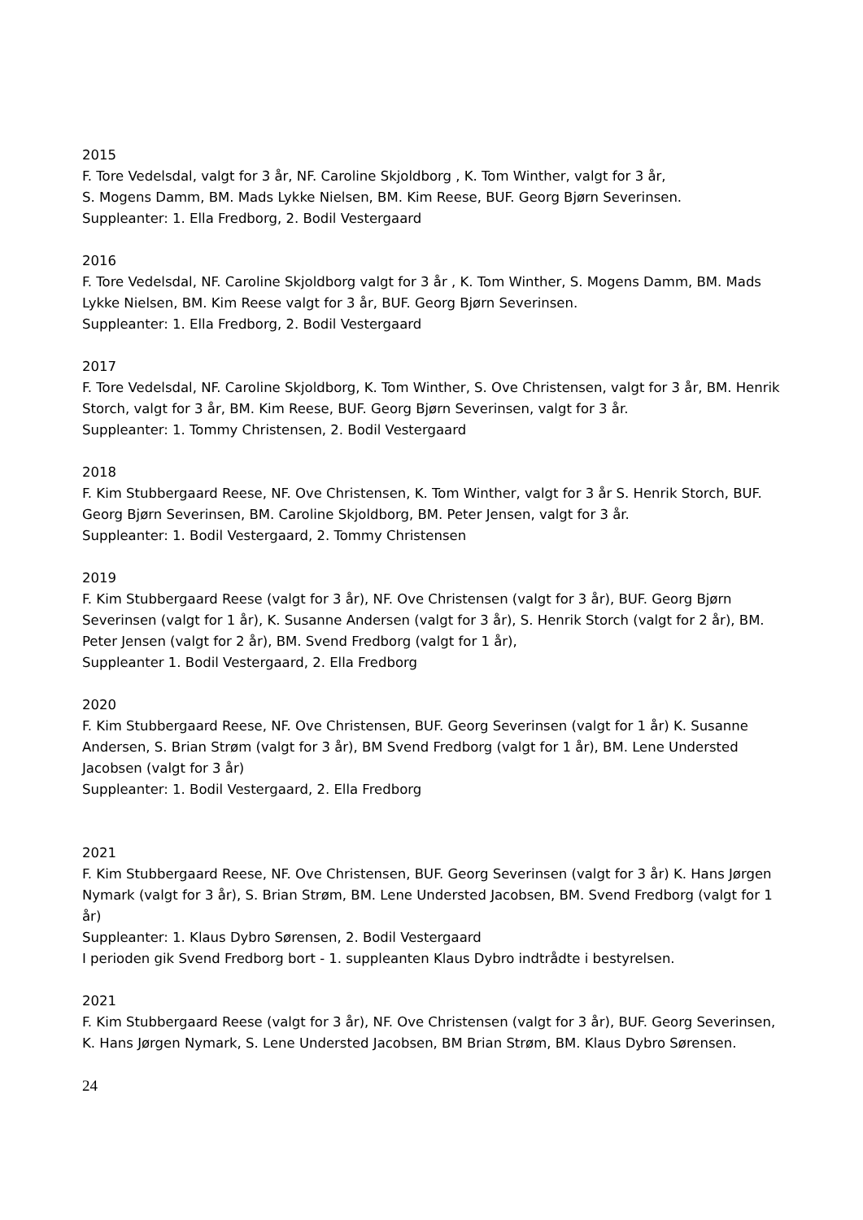2015
F. Tore Vedelsdal, valgt for 3 år, NF. Caroline Skjoldborg , K. Tom Winther, valgt for 3 år,
S. Mogens Damm, BM. Mads Lykke Nielsen, BM. Kim Reese, BUF. Georg Bjørn Severinsen.
Suppleanter: 1. Ella Fredborg, 2. Bodil Vestergaard
2016
F. Tore Vedelsdal, NF. Caroline Skjoldborg valgt for 3 år , K. Tom Winther, S. Mogens Damm, BM. Mads Lykke Nielsen, BM. Kim Reese valgt for 3 år, BUF. Georg Bjørn Severinsen.
Suppleanter: 1. Ella Fredborg, 2. Bodil Vestergaard
2017
F. Tore Vedelsdal, NF. Caroline Skjoldborg, K. Tom Winther, S. Ove Christensen, valgt for 3 år, BM. Henrik Storch, valgt for 3 år, BM. Kim Reese, BUF. Georg Bjørn Severinsen, valgt for 3 år.
Suppleanter: 1. Tommy Christensen, 2. Bodil Vestergaard
2018
F. Kim Stubbergaard Reese, NF. Ove Christensen, K. Tom Winther, valgt for 3 år S. Henrik Storch, BUF. Georg Bjørn Severinsen, BM. Caroline Skjoldborg, BM. Peter Jensen, valgt for 3 år.
Suppleanter: 1. Bodil Vestergaard, 2. Tommy Christensen
2019
F. Kim Stubbergaard Reese (valgt for 3 år), NF. Ove Christensen (valgt for 3 år), BUF. Georg Bjørn Severinsen (valgt for 1 år), K. Susanne Andersen (valgt for 3 år), S. Henrik Storch (valgt for 2 år), BM. Peter Jensen (valgt for 2 år), BM. Svend Fredborg (valgt for 1 år),
Suppleanter 1. Bodil Vestergaard, 2. Ella Fredborg
2020
F. Kim Stubbergaard Reese, NF. Ove Christensen, BUF. Georg Severinsen (valgt for 1 år) K. Susanne Andersen, S. Brian Strøm (valgt for 3 år), BM Svend Fredborg (valgt for 1 år), BM. Lene Understed Jacobsen (valgt for 3 år)
Suppleanter: 1. Bodil Vestergaard, 2. Ella Fredborg
2021
F. Kim Stubbergaard Reese, NF. Ove Christensen, BUF. Georg Severinsen (valgt for 3 år) K. Hans Jørgen Nymark (valgt for 3 år), S. Brian Strøm, BM. Lene Understed Jacobsen, BM. Svend Fredborg (valgt for 1 år)
Suppleanter: 1. Klaus Dybro Sørensen, 2. Bodil Vestergaard
I perioden gik Svend Fredborg bort - 1. suppleanten Klaus Dybro indtrådte i bestyrelsen.
2021
F. Kim Stubbergaard Reese (valgt for 3 år), NF. Ove Christensen (valgt for 3 år), BUF. Georg Severinsen, K. Hans Jørgen Nymark, S. Lene Understed Jacobsen, BM Brian Strøm, BM. Klaus Dybro Sørensen.
24